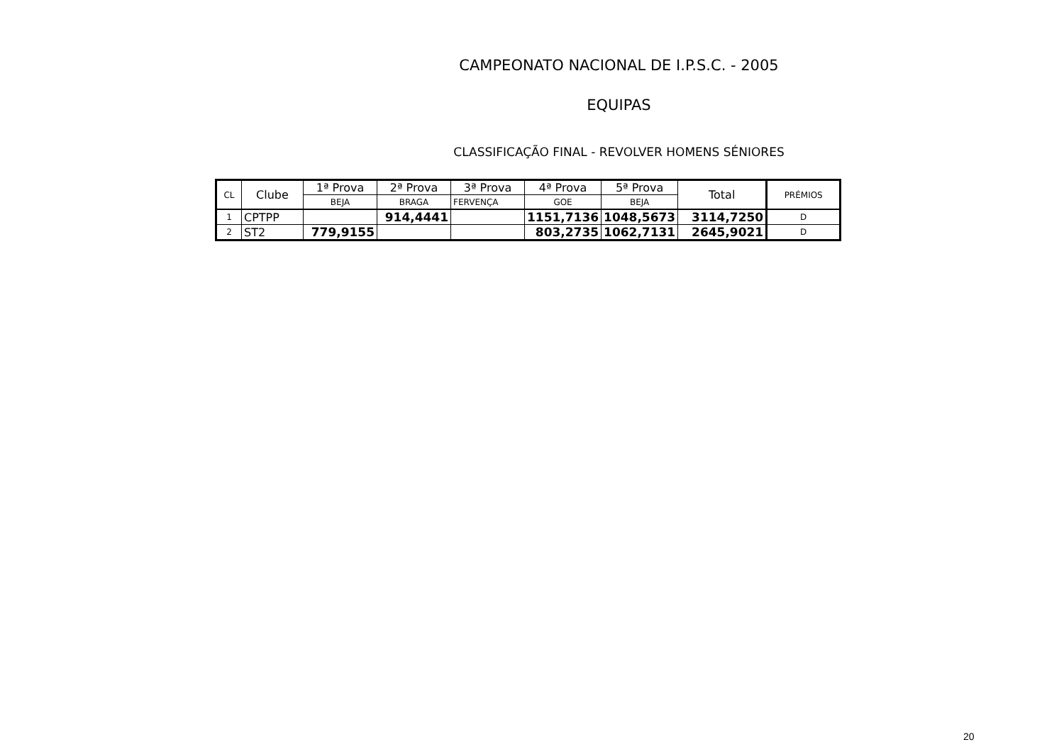CAMPEONATO NACIONAL DE I.P.S.C. - 2005
EQUIPAS
CLASSIFICAÇÃO FINAL - REVOLVER HOMENS SÉNIORES
| CL | Clube | 1ª Prova | 2ª Prova | 3ª Prova | 4ª Prova | 5ª Prova | Total | PRÉMIOS |
| | | BEJA | BRAGA | FERVENÇA | GOE | BEJA | | |
| 1 | CPTPP | | 914,4441 | | 1151,7136 | 1048,5673 | 3114,7250 | D |
| 2 | ST2 | 779,9155 | | | 803,2735 | 1062,7131 | 2645,9021 | D |
20